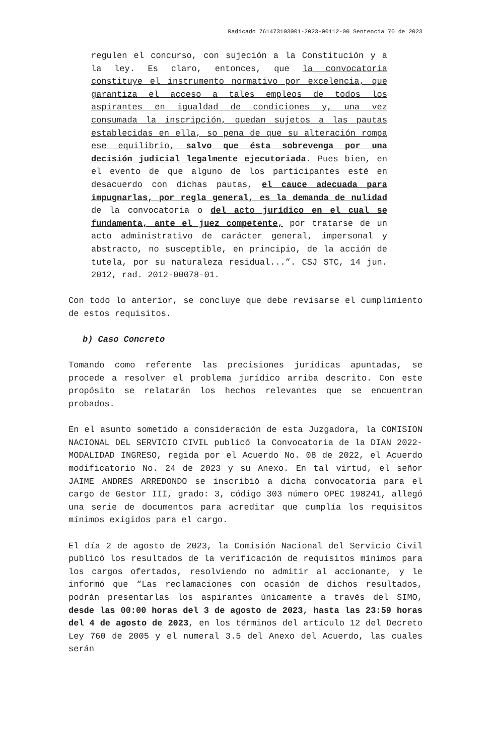Radicado 761473103001-2023-00112-00 Sentencia 70 de 2023
regulen el concurso, con sujeción a la Constitución y a la ley. Es claro, entonces, que la convocatoria constituye el instrumento normativo por excelencia, que garantiza el acceso a tales empleos de todos los aspirantes en igualdad de condiciones y, una vez consumada la inscripción, quedan sujetos a las pautas establecidas en ella, so pena de que su alteración rompa ese equilibrio, salvo que ésta sobrevenga por una decisión judicial legalmente ejecutoriada. Pues bien, en el evento de que alguno de los participantes esté en desacuerdo con dichas pautas, el cauce adecuada para impugnarlas, por regla general, es la demanda de nulidad de la convocatoria o del acto jurídico en el cual se fundamenta, ante el juez competente, por tratarse de un acto administrativo de carácter general, impersonal y abstracto, no susceptible, en principio, de la acción de tutela, por su naturaleza residual...”. CSJ STC, 14 jun. 2012, rad. 2012-00078-01.
Con todo lo anterior, se concluye que debe revisarse el cumplimiento de estos requisitos.
b) Caso Concreto
Tomando como referente las precisiones jurídicas apuntadas, se procede a resolver el problema jurídico arriba descrito. Con este propósito se relatarán los hechos relevantes que se encuentran probados.
En el asunto sometido a consideración de esta Juzgadora, la COMISION NACIONAL DEL SERVICIO CIVIL publicó la Convocatoria de la DIAN 2022- MODALIDAD INGRESO, regida por el Acuerdo No. 08 de 2022, el Acuerdo modificatorio No. 24 de 2023 y su Anexo. En tal virtud, el señor JAIME ANDRES ARREDONDO se inscribió a dicha convocatoria para el cargo de Gestor III, grado: 3, código 303 número OPEC 198241, allegó una serie de documentos para acreditar que cumplía los requisitos mínimos exigidos para el cargo.
El día 2 de agosto de 2023, la Comisión Nacional del Servicio Civil publicó los resultados de la verificación de requisitos mínimos para los cargos ofertados, resolviendo no admitir al accionante, y le informó que “Las reclamaciones con ocasión de dichos resultados, podrán presentarlas los aspirantes únicamente a través del SIMO, desde las 00:00 horas del 3 de agosto de 2023, hasta las 23:59 horas del 4 de agosto de 2023, en los términos del artículo 12 del Decreto Ley 760 de 2005 y el numeral 3.5 del Anexo del Acuerdo, las cuales serán